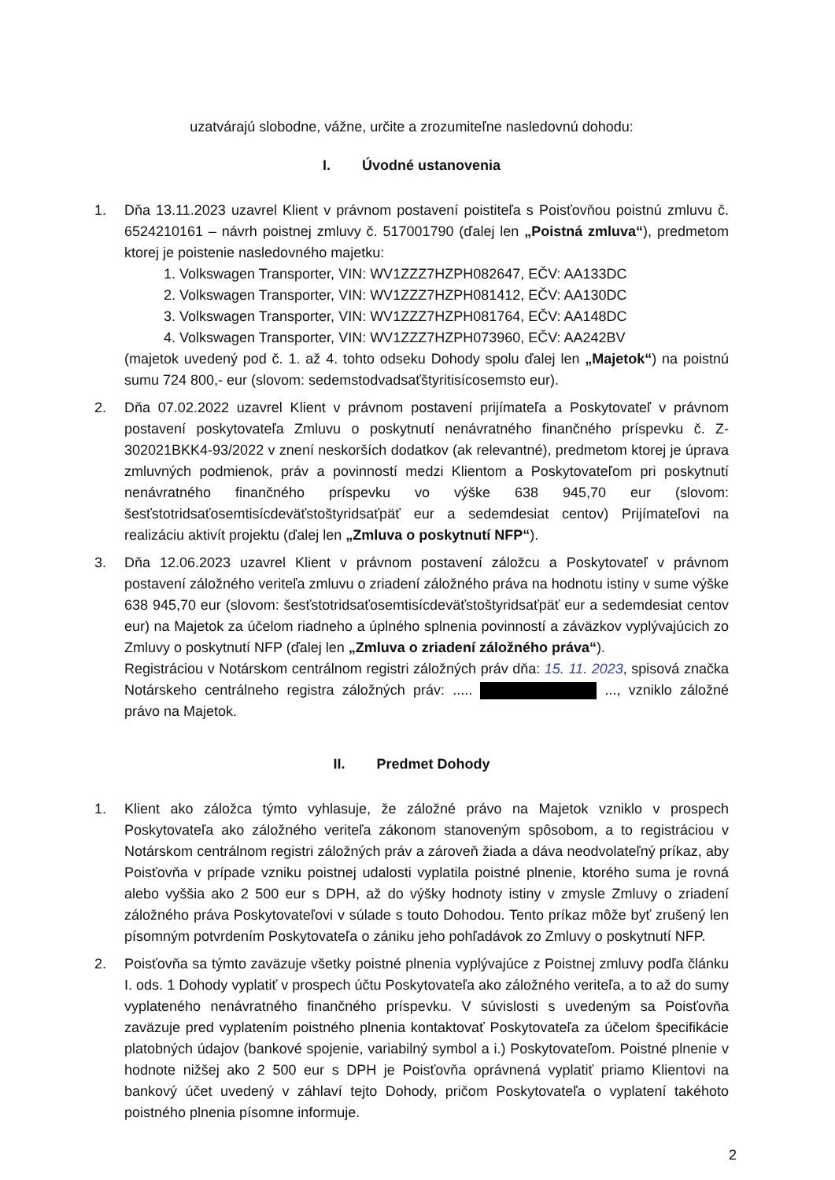uzatvárajú slobodne, vážne, určite a zrozumiteľne nasledovnú dohodu:
I. Úvodné ustanovenia
1. Dňa 13.11.2023 uzavrel Klient v právnom postavení poistiteľa s Poisťovňou poistnú zmluvu č. 6524210161 – návrh poistnej zmluvy č. 517001790 (ďalej len „Poistná zmluva“), predmetom ktorej je poistenie nasledovného majetku:
1. Volkswagen Transporter, VIN: WV1ZZZ7HZPH082647, EČV: AA133DC
2. Volkswagen Transporter, VIN: WV1ZZZ7HZPH081412, EČV: AA130DC
3. Volkswagen Transporter, VIN: WV1ZZZ7HZPH081764, EČV: AA148DC
4. Volkswagen Transporter, VIN: WV1ZZZ7HZPH073960, EČV: AA242BV
(majetok uvedený pod č. 1. až 4. tohto odseku Dohody spolu ďalej len „Majetok“) na poistnú sumu 724 800,- eur (slovom: sedemstodvadsaťštyritisícosemsto eur).
2. Dňa 07.02.2022 uzavrel Klient v právnom postavení prijímateľa a Poskytovateľ v právnom postavení poskytovateľa Zmluvu o poskytnutí nenávratného finančného príspevku č. Z-302021BKK4-93/2022 v znení neskorších dodatkov (ak relevantné), predmetom ktorej je úprava zmluvných podmienok, práv a povinností medzi Klientom a Poskytovateľom pri poskytnutí nenávratného finančného príspevku vo výške 638 945,70 eur (slovom: šesťstotridsaťosemtisícdeväťstoštyridsaťpäť eur a sedemdesiat centov) Prijímateľovi na realizáciu aktivít projektu (ďalej len „Zmluva o poskytnutí NFP“).
3. Dňa 12.06.2023 uzavrel Klient v právnom postavení záložcu a Poskytovateľ v právnom postavení záložného veriteľa zmluvu o zriadení záložného práva na hodnotu istiny v sume výške 638 945,70 eur (slovom: šesťstotridsaťosemtisícdeväťstoštyridsaťpäť eur a sedemdesiat centov eur) na Majetok za účelom riadneho a úplného splnenia povinností a záväzkov vyplývajúcich zo Zmluvy o poskytnutí NFP (ďalej len „Zmluva o zriadení záložného práva“).
Registráciou v Notárskom centrálnom registri záložných práv dňa: 15. 11. 2023, spisová značka Notárskeho centrálneho registra záložných práv: ..... ..., vzniklo záložné právo na Majetok.
II. Predmet Dohody
1. Klient ako záložca týmto vyhlasuje, že záložné právo na Majetok vzniklo v prospech Poskytovateľa ako záložného veriteľa zákonom stanoveným spôsobom, a to registráciou v Notárskom centrálnom registri záložných práv a zároveň žiada a dáva neodvolateľný príkaz, aby Poisťovňa v prípade vzniku poistnej udalosti vyplatila poistné plnenie, ktorého suma je rovná alebo vyššia ako 2 500 eur s DPH, až do výšky hodnoty istiny v zmysle Zmluvy o zriadení záložného práva Poskytovateľovi v súlade s touto Dohodou. Tento príkaz môže byť zrušený len písomným potvrdením Poskytovateľa o zániku jeho pohľadávok zo Zmluvy o poskytnutí NFP.
2. Poisťovňa sa týmto zaväzuje všetky poistné plnenia vyplývajúce z Poistnej zmluvy podľa článku I. ods. 1 Dohody vyplatiť v prospech účtu Poskytovateľa ako záložného veriteľa, a to až do sumy vyplateného nenávratného finančného príspevku. V súvislosti s uvedeným sa Poisťovňa zaväzuje pred vyplatením poistného plnenia kontaktovať Poskytovateľa za účelom špecifikácie platobných údajov (bankové spojenie, variabilný symbol a i.) Poskytovateľom. Poistné plnenie v hodnote nižšej ako 2 500 eur s DPH je Poisťovňa oprávnená vyplatiť priamo Klientovi na bankový účet uvedený v záhlaví tejto Dohody, pričom Poskytovateľa o vyplatení takéhoto poistného plnenia písomne informuje.
2